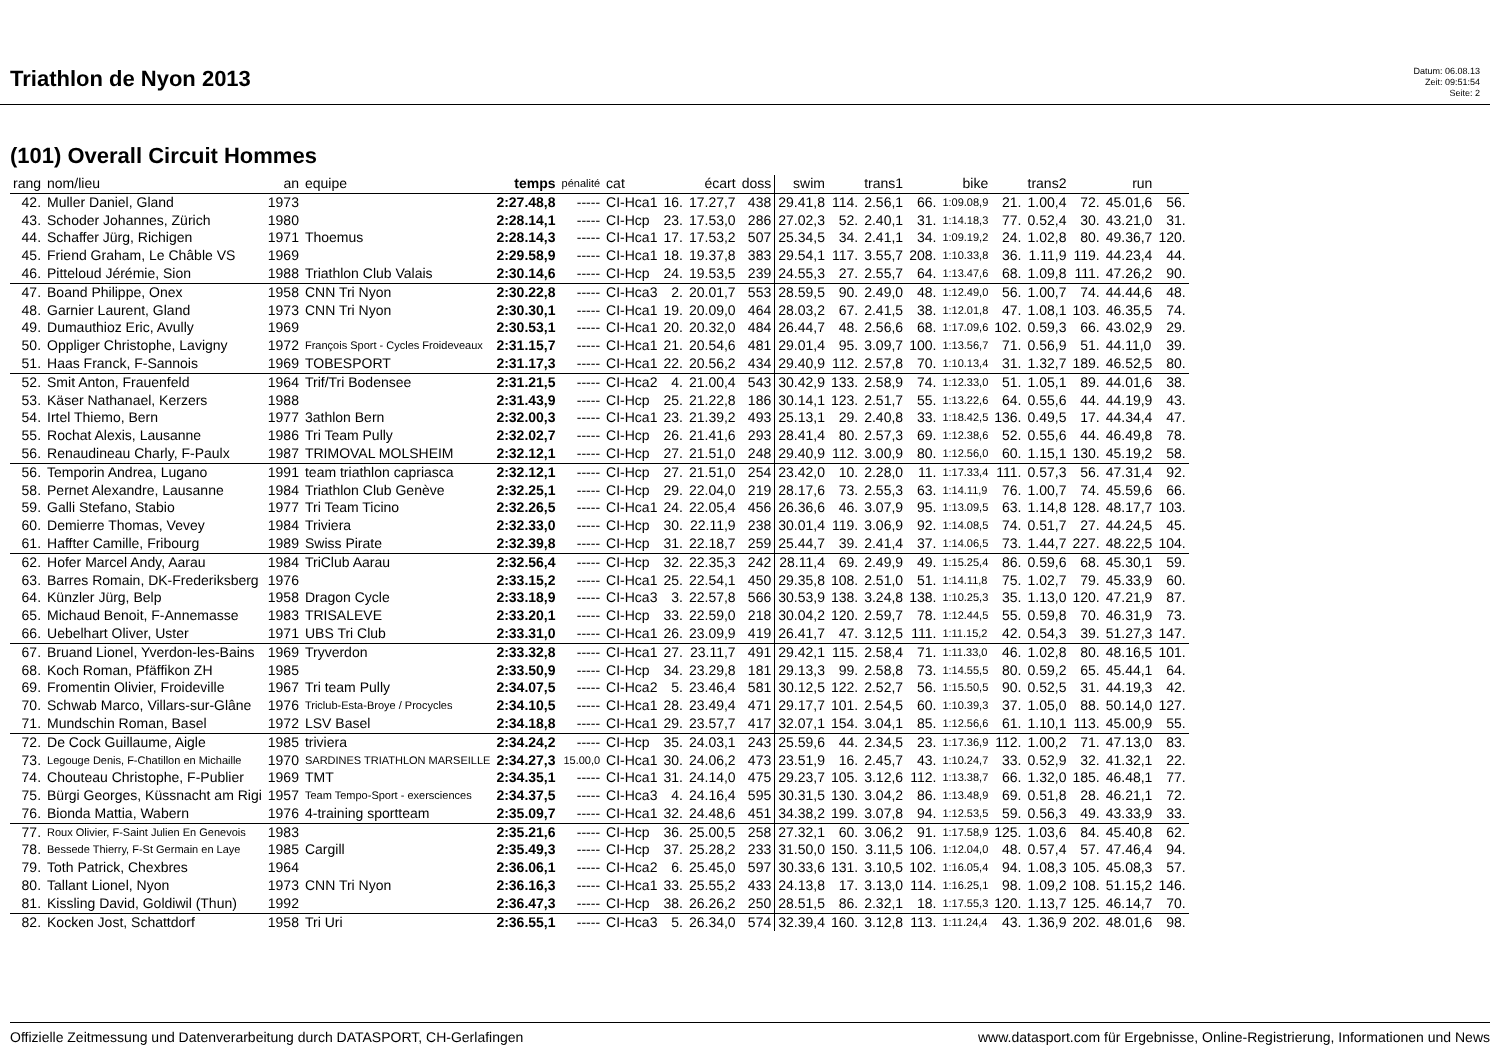Triathlon de Nyon 2013
Datum: 06.08.13
Zeit: 09:51:54
Seite: 2
(101) Overall Circuit Hommes
| rang | nom/lieu | an | equipe | temps | pénalité | cat | | écart | doss | swim | | trans1 | | bike | | trans2 | | run | |
| --- | --- | --- | --- | --- | --- | --- | --- | --- | --- | --- | --- | --- | --- | --- | --- | --- | --- | --- | --- |
| 42. | Muller Daniel, Gland | 1973 | | 2:27.48,8 | ----- | CI-Hca1 | 16. | 17.27,7 | 438 | 29.41,8 | 114. | 2.56,1 | 66. | 1:09.08,9 | 21. | 1.00,4 | 72. | 45.01,6 | 56. |
| 43. | Schoder Johannes, Zürich | 1980 | | 2:28.14,1 | ----- | CI-Hcp | 23. | 17.53,0 | 286 | 27.02,3 | 52. | 2.40,1 | 31. | 1:14.18,3 | 77. | 0.52,4 | 30. | 43.21,0 | 31. |
| 44. | Schaffer Jürg, Richigen | 1971 | Thoemus | 2:28.14,3 | ----- | CI-Hca1 | 17. | 17.53,2 | 507 | 25.34,5 | 34. | 2.41,1 | 34. | 1:09.19,2 | 24. | 1.02,8 | 80. | 49.36,7 | 120. |
| 45. | Friend Graham, Le Châble VS | 1969 | | 2:29.58,9 | ----- | CI-Hca1 | 18. | 19.37,8 | 383 | 29.54,1 | 117. | 3.55,7 | 208. | 1:10.33,8 | 36. | 1.11,9 | 119. | 44.23,4 | 44. |
| 46. | Pitteloud Jérémie, Sion | 1988 | Triathlon Club Valais | 2:30.14,6 | ----- | CI-Hcp | 24. | 19.53,5 | 239 | 24.55,3 | 27. | 2.55,7 | 64. | 1:13.47,6 | 68. | 1.09,8 | 111. | 47.26,2 | 90. |
| 47. | Boand Philippe, Onex | 1958 | CNN Tri Nyon | 2:30.22,8 | ----- | CI-Hca3 | 2. | 20.01,7 | 553 | 28.59,5 | 90. | 2.49,0 | 48. | 1:12.49,0 | 56. | 1.00,7 | 74. | 44.44,6 | 48. |
| 48. | Garnier Laurent, Gland | 1973 | CNN Tri Nyon | 2:30.30,1 | ----- | CI-Hca1 | 19. | 20.09,0 | 464 | 28.03,2 | 67. | 2.41,5 | 38. | 1:12.01,8 | 47. | 1.08,1 | 103. | 46.35,5 | 74. |
| 49. | Dumauthioz Eric, Avully | 1969 | | 2:30.53,1 | ----- | CI-Hca1 | 20. | 20.32,0 | 484 | 26.44,7 | 48. | 2.56,6 | 68. | 1:17.09,6 | 102. | 0.59,3 | 66. | 43.02,9 | 29. |
| 50. | Oppliger Christophe, Lavigny | 1972 | François Sport - Cycles Froideveaux | 2:31.15,7 | ----- | CI-Hca1 | 21. | 20.54,6 | 481 | 29.01,4 | 95. | 3.09,7 | 100. | 1:13.56,7 | 71. | 0.56,9 | 51. | 44.11,0 | 39. |
| 51. | Haas Franck, F-Sannois | 1969 | TOBESPORT | 2:31.17,3 | ----- | CI-Hca1 | 22. | 20.56,2 | 434 | 29.40,9 | 112. | 2.57,8 | 70. | 1:10.13,4 | 31. | 1.32,7 | 189. | 46.52,5 | 80. |
| 52. | Smit Anton, Frauenfeld | 1964 | Trif/Tri Bodensee | 2:31.21,5 | ----- | CI-Hca2 | 4. | 21.00,4 | 543 | 30.42,9 | 133. | 2.58,9 | 74. | 1:12.33,0 | 51. | 1.05,1 | 89. | 44.01,6 | 38. |
| 53. | Käser Nathanael, Kerzers | 1988 | | 2:31.43,9 | ----- | CI-Hcp | 25. | 21.22,8 | 186 | 30.14,1 | 123. | 2.51,7 | 55. | 1:13.22,6 | 64. | 0.55,6 | 44. | 44.19,9 | 43. |
| 54. | Irtel Thiemo, Bern | 1977 | 3athlon Bern | 2:32.00,3 | ----- | CI-Hca1 | 23. | 21.39,2 | 493 | 25.13,1 | 29. | 2.40,8 | 33. | 1:18.42,5 | 136. | 0.49,5 | 17. | 44.34,4 | 47. |
| 55. | Rochat Alexis, Lausanne | 1986 | Tri Team Pully | 2:32.02,7 | ----- | CI-Hcp | 26. | 21.41,6 | 293 | 28.41,4 | 80. | 2.57,3 | 69. | 1:12.38,6 | 52. | 0.55,6 | 44. | 46.49,8 | 78. |
| 56. | Renaudineau Charly, F-Paulx | 1987 | TRIMOVAL MOLSHEIM | 2:32.12,1 | ----- | CI-Hcp | 27. | 21.51,0 | 248 | 29.40,9 | 112. | 3.00,9 | 80. | 1:12.56,0 | 60. | 1.15,1 | 130. | 45.19,2 | 58. |
| 56. | Temporin Andrea, Lugano | 1991 | team triathlon capriasca | 2:32.12,1 | ----- | CI-Hcp | 27. | 21.51,0 | 254 | 23.42,0 | 10. | 2.28,0 | 11. | 1:17.33,4 | 111. | 0.57,3 | 56. | 47.31,4 | 92. |
| 58. | Pernet Alexandre, Lausanne | 1984 | Triathlon Club Genève | 2:32.25,1 | ----- | CI-Hcp | 29. | 22.04,0 | 219 | 28.17,6 | 73. | 2.55,3 | 63. | 1:14.11,9 | 76. | 1.00,7 | 74. | 45.59,6 | 66. |
| 59. | Galli Stefano, Stabio | 1977 | Tri Team Ticino | 2:32.26,5 | ----- | CI-Hca1 | 24. | 22.05,4 | 456 | 26.36,6 | 46. | 3.07,9 | 95. | 1:13.09,5 | 63. | 1.14,8 | 128. | 48.17,7 | 103. |
| 60. | Demierre Thomas, Vevey | 1984 | Triviera | 2:32.33,0 | ----- | CI-Hcp | 30. | 22.11,9 | 238 | 30.01,4 | 119. | 3.06,9 | 92. | 1:14.08,5 | 74. | 0.51,7 | 27. | 44.24,5 | 45. |
| 61. | Haffter Camille, Fribourg | 1989 | Swiss Pirate | 2:32.39,8 | ----- | CI-Hcp | 31. | 22.18,7 | 259 | 25.44,7 | 39. | 2.41,4 | 37. | 1:14.06,5 | 73. | 1.44,7 | 227. | 48.22,5 | 104. |
| 62. | Hofer Marcel Andy, Aarau | 1984 | TriClub Aarau | 2:32.56,4 | ----- | CI-Hcp | 32. | 22.35,3 | 242 | 28.11,4 | 69. | 2.49,9 | 49. | 1:15.25,4 | 86. | 0.59,6 | 68. | 45.30,1 | 59. |
| 63. | Barres Romain, DK-Frederiksberg | 1976 | | 2:33.15,2 | ----- | CI-Hca1 | 25. | 22.54,1 | 450 | 29.35,8 | 108. | 2.51,0 | 51. | 1:14.11,8 | 75. | 1.02,7 | 79. | 45.33,9 | 60. |
| 64. | Künzler Jürg, Belp | 1958 | Dragon Cycle | 2:33.18,9 | ----- | CI-Hca3 | 3. | 22.57,8 | 566 | 30.53,9 | 138. | 3.24,8 | 138. | 1:10.25,3 | 35. | 1.13,0 | 120. | 47.21,9 | 87. |
| 65. | Michaud Benoit, F-Annemasse | 1983 | TRISALEVE | 2:33.20,1 | ----- | CI-Hcp | 33. | 22.59,0 | 218 | 30.04,2 | 120. | 2.59,7 | 78. | 1:12.44,5 | 55. | 0.59,8 | 70. | 46.31,9 | 73. |
| 66. | Uebelhart Oliver, Uster | 1971 | UBS Tri Club | 2:33.31,0 | ----- | CI-Hca1 | 26. | 23.09,9 | 419 | 26.41,7 | 47. | 3.12,5 | 111. | 1:11.15,2 | 42. | 0.54,3 | 39. | 51.27,3 | 147. |
| 67. | Bruand Lionel, Yverdon-les-Bains | 1969 | Tryverdon | 2:33.32,8 | ----- | CI-Hca1 | 27. | 23.11,7 | 491 | 29.42,1 | 115. | 2.58,4 | 71. | 1:11.33,0 | 46. | 1.02,8 | 80. | 48.16,5 | 101. |
| 68. | Koch Roman, Pfäffikon ZH | 1985 | | 2:33.50,9 | ----- | CI-Hcp | 34. | 23.29,8 | 181 | 29.13,3 | 99. | 2.58,8 | 73. | 1:14.55,5 | 80. | 0.59,2 | 65. | 45.44,1 | 64. |
| 69. | Fromentin Olivier, Froideville | 1967 | Tri team Pully | 2:34.07,5 | ----- | CI-Hca2 | 5. | 23.46,4 | 581 | 30.12,5 | 122. | 2.52,7 | 56. | 1:15.50,5 | 90. | 0.52,5 | 31. | 44.19,3 | 42. |
| 70. | Schwab Marco, Villars-sur-Glâne | 1976 | Triclub-Esta-Broye / Procycles | 2:34.10,5 | ----- | CI-Hca1 | 28. | 23.49,4 | 471 | 29.17,7 | 101. | 2.54,5 | 60. | 1:10.39,3 | 37. | 1.05,0 | 88. | 50.14,0 | 127. |
| 71. | Mundschin Roman, Basel | 1972 | LSV Basel | 2:34.18,8 | ----- | CI-Hca1 | 29. | 23.57,7 | 417 | 32.07,1 | 154. | 3.04,1 | 85. | 1:12.56,6 | 61. | 1.10,1 | 113. | 45.00,9 | 55. |
| 72. | De Cock Guillaume, Aigle | 1985 | triviera | 2:34.24,2 | ----- | CI-Hcp | 35. | 24.03,1 | 243 | 25.59,6 | 44. | 2.34,5 | 23. | 1:17.36,9 | 112. | 1.00,2 | 71. | 47.13,0 | 83. |
| 73. | Legouge Denis, F-Chatillon en Michaille | 1970 | SARDINES TRIATHLON MARSEILLE | 2:34.27,3 | 15.00,0 | CI-Hca1 | 30. | 24.06,2 | 473 | 23.51,9 | 16. | 2.45,7 | 43. | 1:10.24,7 | 33. | 0.52,9 | 32. | 41.32,1 | 22. |
| 74. | Chouteau Christophe, F-Publier | 1969 | TMT | 2:34.35,1 | ----- | CI-Hca1 | 31. | 24.14,0 | 475 | 29.23,7 | 105. | 3.12,6 | 112. | 1:13.38,7 | 66. | 1.32,0 | 185. | 46.48,1 | 77. |
| 75. | Bürgi Georges, Küssnacht am Rigi | 1957 | Team Tempo-Sport - exersciences | 2:34.37,5 | ----- | CI-Hca3 | 4. | 24.16,4 | 595 | 30.31,5 | 130. | 3.04,2 | 86. | 1:13.48,9 | 69. | 0.51,8 | 28. | 46.21,1 | 72. |
| 76. | Bionda Mattia, Wabern | 1976 | 4-training sportteam | 2:35.09,7 | ----- | CI-Hca1 | 32. | 24.48,6 | 451 | 34.38,2 | 199. | 3.07,8 | 94. | 1:12.53,5 | 59. | 0.56,3 | 49. | 43.33,9 | 33. |
| 77. | Roux Olivier, F-Saint Julien En Genevois | 1983 | | 2:35.21,6 | ----- | CI-Hcp | 36. | 25.00,5 | 258 | 27.32,1 | 60. | 3.06,2 | 91. | 1:17.58,9 | 125. | 1.03,6 | 84. | 45.40,8 | 62. |
| 78. | Bessede Thierry, F-St Germain en Laye | 1985 | Cargill | 2:35.49,3 | ----- | CI-Hcp | 37. | 25.28,2 | 233 | 31.50,0 | 150. | 3.11,5 | 106. | 1:12.04,0 | 48. | 0.57,4 | 57. | 47.46,4 | 94. |
| 79. | Toth Patrick, Chexbres | 1964 | | 2:36.06,1 | ----- | CI-Hca2 | 6. | 25.45,0 | 597 | 30.33,6 | 131. | 3.10,5 | 102. | 1:16.05,4 | 94. | 1.08,3 | 105. | 45.08,3 | 57. |
| 80. | Tallant Lionel, Nyon | 1973 | CNN Tri Nyon | 2:36.16,3 | ----- | CI-Hca1 | 33. | 25.55,2 | 433 | 24.13,8 | 17. | 3.13,0 | 114. | 1:16.25,1 | 98. | 1.09,2 | 108. | 51.15,2 | 146. |
| 81. | Kissling David, Goldiwil (Thun) | 1992 | | 2:36.47,3 | ----- | CI-Hcp | 38. | 26.26,2 | 250 | 28.51,5 | 86. | 2.32,1 | 18. | 1:17.55,3 | 120. | 1.13,7 | 125. | 46.14,7 | 70. |
| 82. | Kocken Jost, Schattdorf | 1958 | Tri Uri | 2:36.55,1 | ----- | CI-Hca3 | 5. | 26.34,0 | 574 | 32.39,4 | 160. | 3.12,8 | 113. | 1:11.24,4 | 43. | 1.36,9 | 202. | 48.01,6 | 98. |
Offizielle Zeitmessung und Datenverarbeitung durch DATASPORT, CH-Gerlafingen www.datasport.com für Ergebnisse, Online-Registrierung, Informationen und News